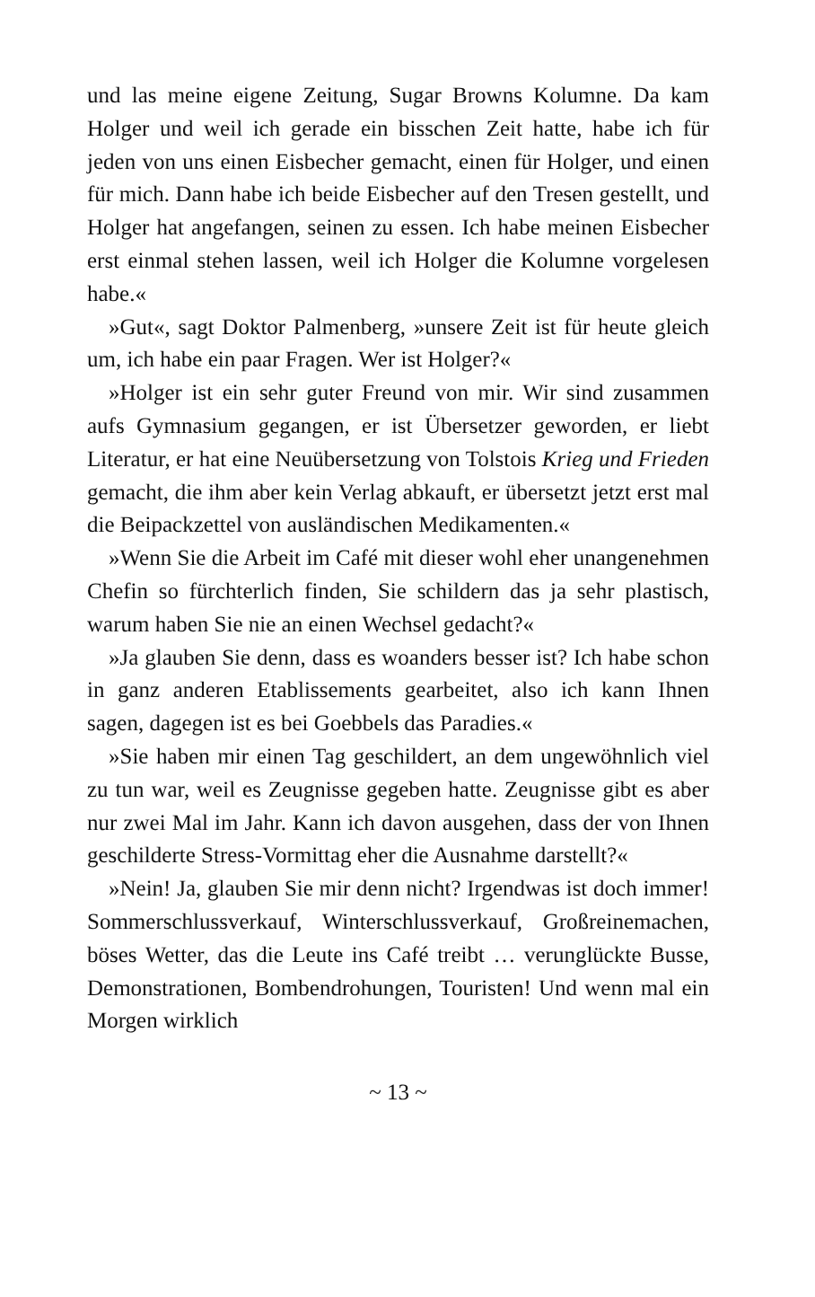und las meine eigene Zeitung, Sugar Browns Kolumne. Da kam Holger und weil ich gerade ein bisschen Zeit hatte, habe ich für jeden von uns einen Eisbecher gemacht, einen für Holger, und einen für mich. Dann habe ich beide Eisbecher auf den Tresen gestellt, und Holger hat angefangen, seinen zu essen. Ich habe meinen Eisbecher erst einmal stehen lassen, weil ich Holger die Kolumne vorgelesen habe.«
»Gut«, sagt Doktor Palmenberg, »unsere Zeit ist für heute gleich um, ich habe ein paar Fragen. Wer ist Holger?«
»Holger ist ein sehr guter Freund von mir. Wir sind zusammen aufs Gymnasium gegangen, er ist Übersetzer geworden, er liebt Literatur, er hat eine Neuübersetzung von Tolstois Krieg und Frieden gemacht, die ihm aber kein Verlag abkauft, er übersetzt jetzt erst mal die Beipackzettel von ausländischen Medikamenten.«
»Wenn Sie die Arbeit im Café mit dieser wohl eher unangenehmen Chefin so fürchterlich finden, Sie schildern das ja sehr plastisch, warum haben Sie nie an einen Wechsel gedacht?«
»Ja glauben Sie denn, dass es woanders besser ist? Ich habe schon in ganz anderen Etablissements gearbeitet, also ich kann Ihnen sagen, dagegen ist es bei Goebbels das Paradies.«
»Sie haben mir einen Tag geschildert, an dem ungewöhnlich viel zu tun war, weil es Zeugnisse gegeben hatte. Zeugnisse gibt es aber nur zwei Mal im Jahr. Kann ich davon ausgehen, dass der von Ihnen geschilderte Stress-Vormittag eher die Ausnahme darstellt?«
»Nein! Ja, glauben Sie mir denn nicht? Irgendwas ist doch immer! Sommerschlussverkauf, Winterschlussverkauf, Großreinemachen, böses Wetter, das die Leute ins Café treibt … verunglückte Busse, Demonstrationen, Bombendrohungen, Touristen! Und wenn mal ein Morgen wirklich
~ 13 ~